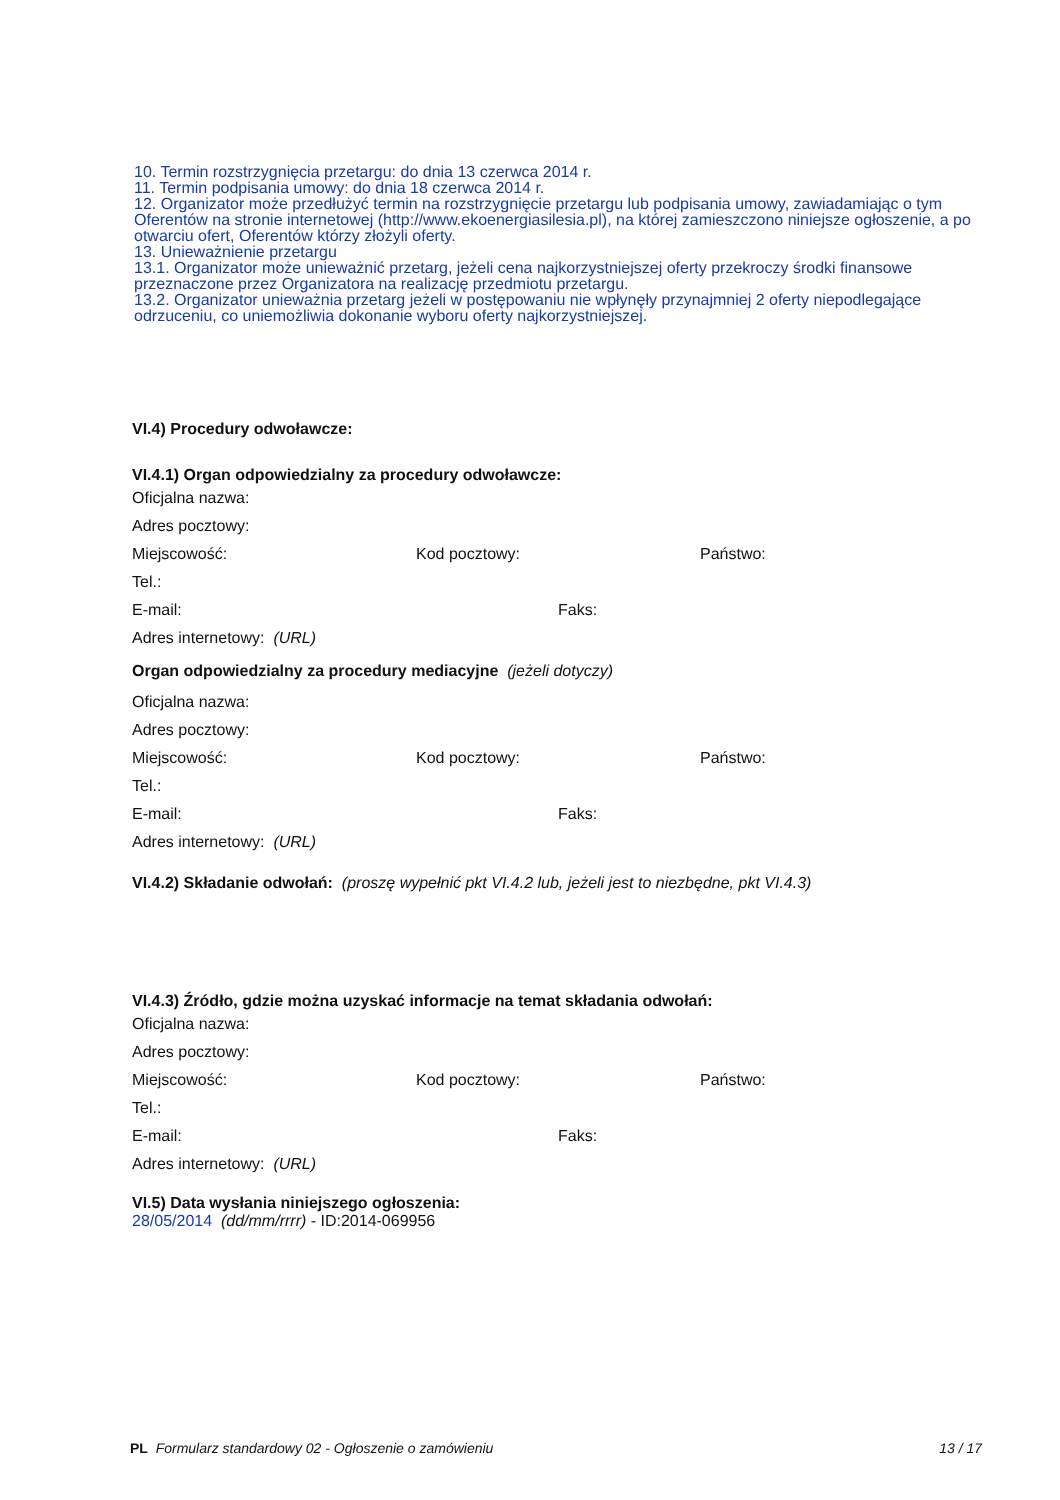10. Termin rozstrzygnięcia przetargu: do dnia 13 czerwca 2014 r.
11. Termin podpisania umowy: do dnia 18 czerwca 2014 r.
12. Organizator może przedłużyć termin na rozstrzygnięcie przetargu lub podpisania umowy, zawiadamiając o tym Oferentów na stronie internetowej (http://www.ekoenergiasilesia.pl), na której zamieszczono niniejsze ogłoszenie, a po otwarciu ofert, Oferentów którzy złożyli oferty.
13. Unieważnienie przetargu
13.1. Organizator może unieważnić przetarg, jeżeli cena najkorzystniejszej oferty przekroczy środki finansowe przeznaczone przez Organizatora na realizację przedmiotu przetargu.
13.2. Organizator unieważnia przetarg jeżeli w postępowaniu nie wpłynęły przynajmniej 2 oferty niepodlegające odrzuceniu, co uniemożliwia dokonanie wyboru oferty najkorzystniejszej.
VI.4) Procedury odwoławcze:
VI.4.1) Organ odpowiedzialny za procedury odwoławcze:
Oficjalna nazwa:
Adres pocztowy:
Miejscowość: Kod pocztowy: Państwo:
Tel.:
E-mail: Faks:
Adres internetowy: (URL)
Organ odpowiedzialny za procedury mediacyjne (jeżeli dotyczy)
Oficjalna nazwa:
Adres pocztowy:
Miejscowość: Kod pocztowy: Państwo:
Tel.:
E-mail: Faks:
Adres internetowy: (URL)
VI.4.2) Składanie odwołań: (proszę wypełnić pkt VI.4.2 lub, jeżeli jest to niezbędne, pkt VI.4.3)
VI.4.3) Źródło, gdzie można uzyskać informacje na temat składania odwołań:
Oficjalna nazwa:
Adres pocztowy:
Miejscowość: Kod pocztowy: Państwo:
Tel.:
E-mail: Faks:
Adres internetowy: (URL)
VI.5) Data wysłania niniejszego ogłoszenia:
28/05/2014 (dd/mm/rrrr) - ID:2014-069956
PL Formularz standardowy 02 - Ogłoszenie o zamówieniu 13 / 17